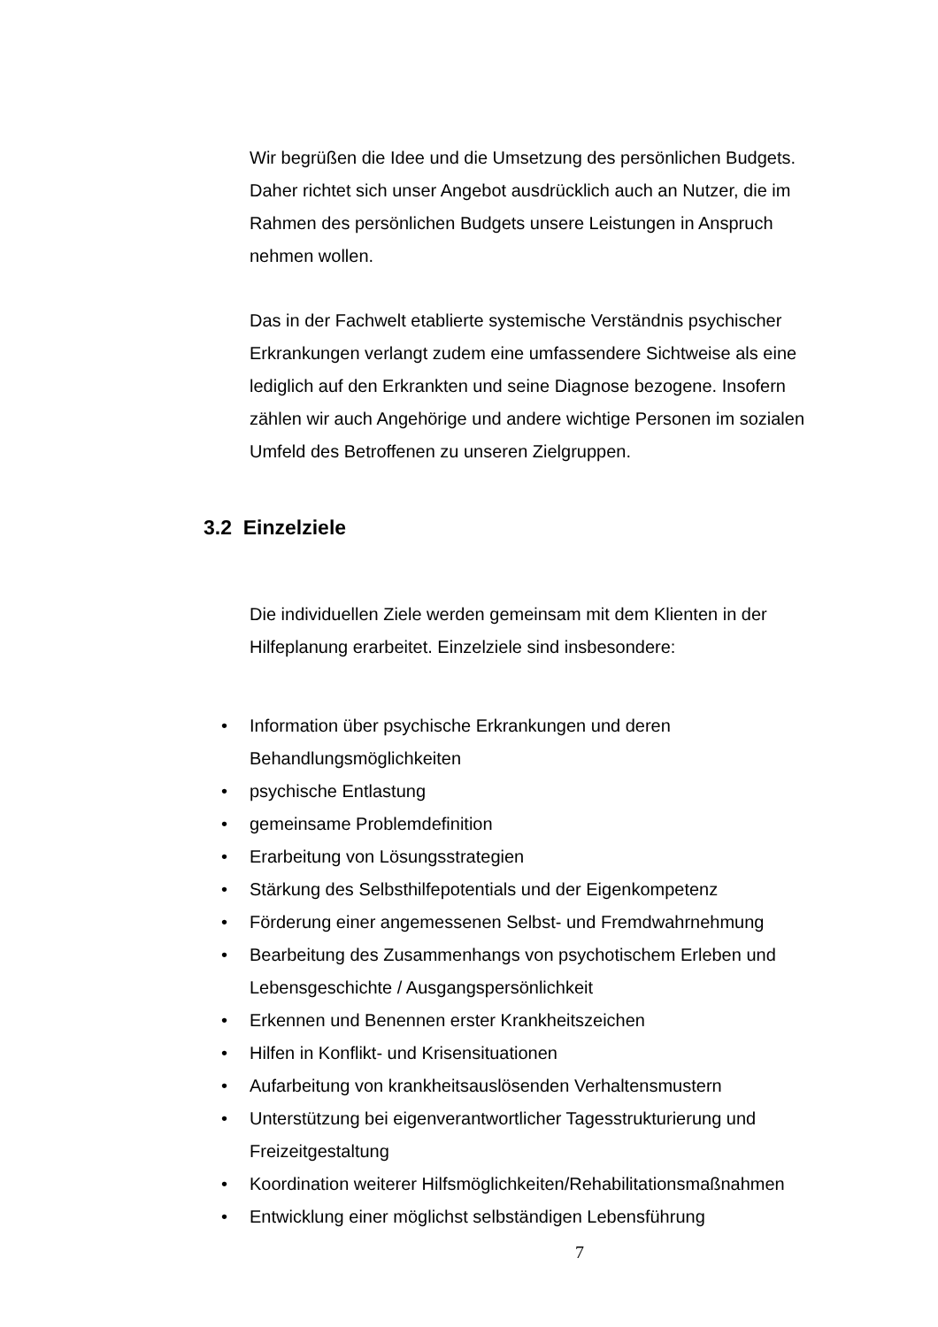Wir begrüßen die Idee und die Umsetzung des persönlichen Budgets. Daher richtet sich unser Angebot ausdrücklich auch an Nutzer, die im Rahmen des persönlichen Budgets unsere Leistungen in Anspruch nehmen wollen.
Das in der Fachwelt etablierte systemische Verständnis psychischer Erkrankungen verlangt zudem eine umfassendere Sichtweise als eine lediglich auf den Erkrankten und seine Diagnose bezogene. Insofern zählen wir auch Angehörige und andere wichtige Personen im sozialen Umfeld des Betroffenen zu unseren Zielgruppen.
3.2 Einzelziele
Die individuellen Ziele werden gemeinsam mit dem Klienten in der Hilfeplanung erarbeitet. Einzelziele sind insbesondere:
• Information über psychische Erkrankungen und deren Behandlungsmöglichkeiten
• psychische Entlastung
• gemeinsame Problemdefinition
• Erarbeitung von Lösungsstrategien
• Stärkung des Selbsthilfepotentials und der Eigenkompetenz
• Förderung einer angemessenen Selbst- und Fremdwahrnehmung
• Bearbeitung des Zusammenhangs von psychotischem Erleben und Lebensgeschichte / Ausgangspersönlichkeit
• Erkennen und Benennen erster Krankheitszeichen
• Hilfen in Konflikt- und Krisensituationen
• Aufarbeitung von krankheitsauslösenden Verhaltensmustern
• Unterstützung bei eigenverantwortlicher Tagesstrukturierung und Freizeitgestaltung
• Koordination weiterer Hilfsmöglichkeiten/Rehabilitationsmaßnahmen
• Entwicklung einer möglichst selbständigen Lebensführung
7